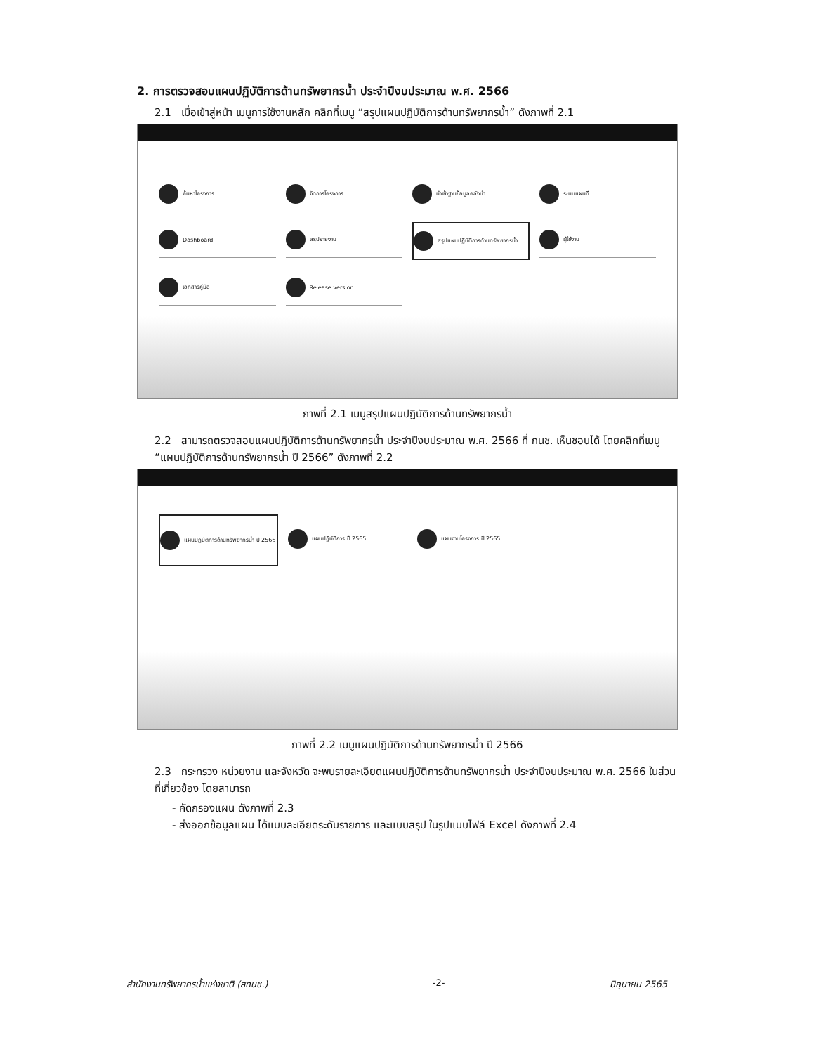2. การตรวจสอบแผนปฏิบัติการด้านทรัพยากรน้ำ ประจำปีงบประมาณ พ.ศ. 2566
2.1 เมื่อเข้าสู่หน้า เมนูการใช้งานหลัก คลิกที่เมนู “สรุปแผนปฏิบัติการด้านทรัพยากรน้ำ” ดังภาพที่ 2.1
ค้นหาโครงการ
จัดการโครงการ
นำเข้าฐานข้อมูลคลังน้ำ
ระบบแผนที่
Dashboard
สรุปรายงาน
สรุปแผนปฏิบัติการด้านทรัพยากรน้ำ
ผู้ใช้งาน
เอกสารคู่มือ
Release version
ภาพที่ 2.1 เมนูสรุปแผนปฏิบัติการด้านทรัพยากรน้ำ
2.2 สามารถตรวจสอบแผนปฏิบัติการด้านทรัพยากรน้ำ ประจำปีงบประมาณ พ.ศ. 2566 ที่ กนช. เห็นชอบได้ โดยคลิกที่เมนู “แผนปฏิบัติการด้านทรัพยากรน้ำ ปี 2566” ดังภาพที่ 2.2
แผนปฏิบัติการด้านทรัพยากรน้ำ ปี 2566
แผนปฏิบัติการ ปี 2565
แผนงานโครงการ ปี 2565
ภาพที่ 2.2 เมนูแผนปฏิบัติการด้านทรัพยากรน้ำ ปี 2566
2.3 กระทรวง หน่วยงาน และจังหวัด จะพบรายละเอียดแผนปฏิบัติการด้านทรัพยากรน้ำ ประจำปีงบประมาณ พ.ศ. 2566 ในส่วนที่เกี่ยวข้อง โดยสามารถ
- คัดกรองแผน ดังภาพที่ 2.3
- ส่งออกข้อมูลแผน ได้แบบละเอียดระดับรายการ และแบบสรุป ในรูปแบบไฟล์ Excel ดังภาพที่ 2.4
สำนักงานทรัพยากรน้ำแห่งชาติ (สทนช.) -2- มิถุนายน 2565